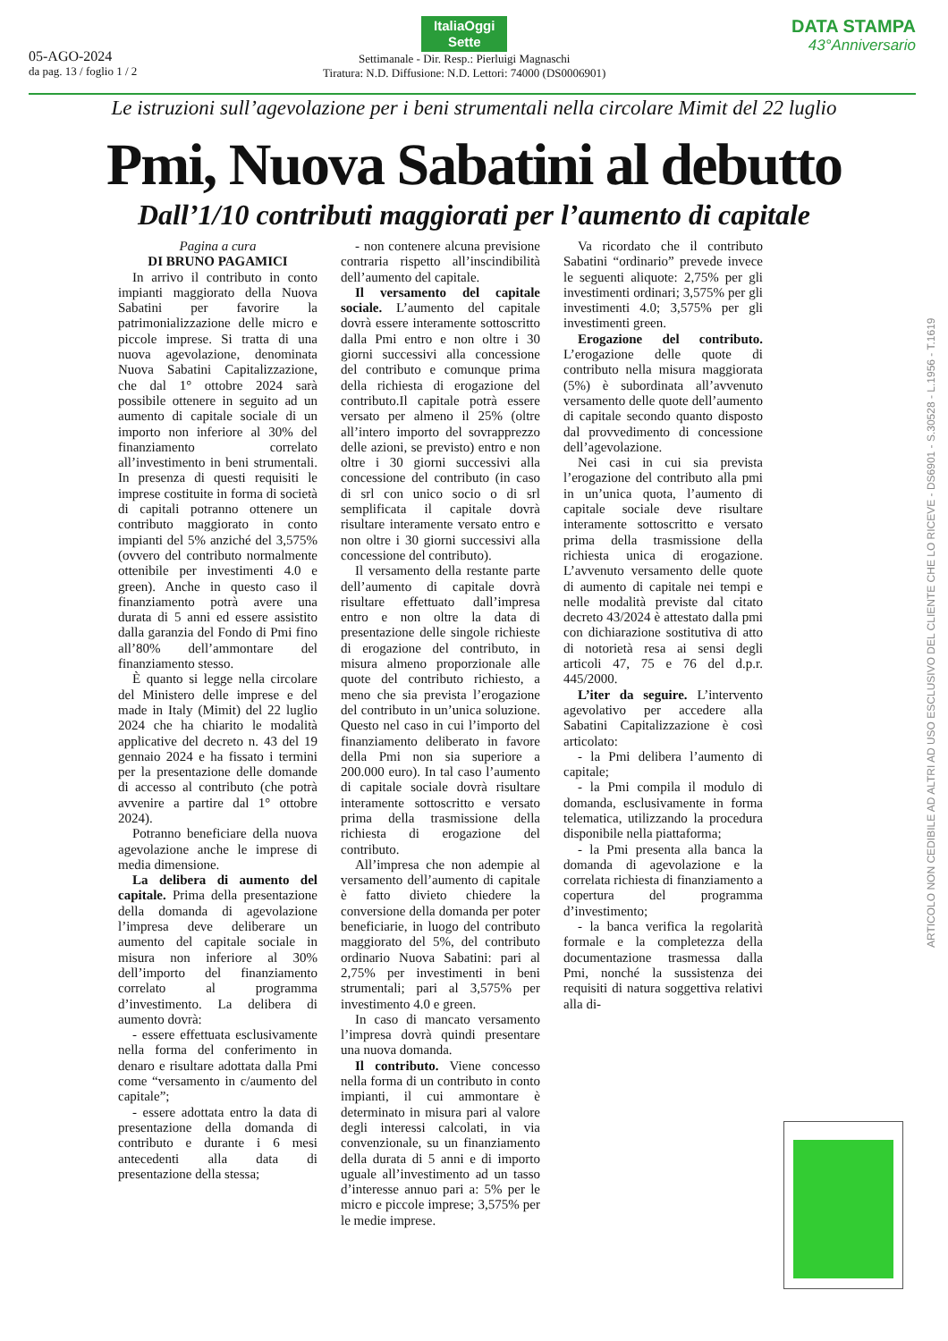05-AGO-2024
da pag. 13 / foglio 1 / 2
ItaliaOggi
Sette
Settimanale - Dir. Resp.: Pierluigi Magnaschi
Tiratura: N.D. Diffusione: N.D. Lettori: 74000 (DS0006901)
DATA STAMPA
43°Anniversario
Le istruzioni sull’agevolazione per i beni strumentali nella circolare Mimit del 22 luglio
Pmi, Nuova Sabatini al debutto
Dall’1/10 contributi maggiorati per l’aumento di capitale
Pagina a cura
DI BRUNO PAGAMICI
In arrivo il contributo in conto impianti maggiorato della Nuova Sabatini per favorire la patrimonializzazione delle micro e piccole imprese. Si tratta di una nuova agevolazione, denominata Nuova Sabatini Capitalizzazione, che dal 1° ottobre 2024 sarà possibile ottenere in seguito ad un aumento di capitale sociale di un importo non inferiore al 30% del finanziamento correlato all’investimento in beni strumentali. In presenza di questi requisiti le imprese costituite in forma di società di capitali potranno ottenere un contributo maggiorato in conto impianti del 5% anziché del 3,575% (ovvero del contributo normalmente ottenibile per investimenti 4.0 e green). Anche in questo caso il finanziamento potrà avere una durata di 5 anni ed essere assistito dalla garanzia del Fondo di Pmi fino all’80% dell’ammontare del finanziamento stesso.
È quanto si legge nella circolare del Ministero delle imprese e del made in Italy (Mimit) del 22 luglio 2024 che ha chiarito le modalità applicative del decreto n. 43 del 19 gennaio 2024 e ha fissato i termini per la presentazione delle domande di accesso al contributo (che potrà avvenire a partire dal 1° ottobre 2024).
Potranno beneficiare della nuova agevolazione anche le imprese di media dimensione.
La delibera di aumento del capitale. Prima della presentazione della domanda di agevolazione l’impresa deve deliberare un aumento del capitale sociale in misura non inferiore al 30% dell’importo del finanziamento correlato al programma d’investimento. La delibera di aumento dovrà:
- essere effettuata esclusivamente nella forma del conferimento in denaro e risultare adottata dalla Pmi come “versamento in c/aumento del capitale”;
- essere adottata entro la data di presentazione della domanda di contributo e durante i 6 mesi antecedenti alla data di presentazione della stessa;
- non contenere alcuna previsione contraria rispetto all’inscindibilità dell’aumento del capitale.
Il versamento del capitale sociale. L’aumento del capitale dovrà essere interamente sottoscritto dalla Pmi entro e non oltre i 30 giorni successivi alla concessione del contributo e comunque prima della richiesta di erogazione del contributo.Il capitale potrà essere versato per almeno il 25% (oltre all’intero importo del sovrapprezzo delle azioni, se previsto) entro e non oltre i 30 giorni successivi alla concessione del contributo (in caso di srl con unico socio o di srl semplificata il capitale dovrà risultare interamente versato entro e non oltre i 30 giorni successivi alla concessione del contributo).
Il versamento della restante parte dell’aumento di capitale dovrà risultare effettuato dall’impresa entro e non oltre la data di presentazione delle singole richieste di erogazione del contributo, in misura almeno proporzionale alle quote del contributo richiesto, a meno che sia prevista l’erogazione del contributo in un’unica soluzione. Questo nel caso in cui l’importo del finanziamento deliberato in favore della Pmi non sia superiore a 200.000 euro). In tal caso l’aumento di capitale sociale dovrà risultare interamente sottoscritto e versato prima della trasmissione della richiesta di erogazione del contributo.
All’impresa che non adempie al versamento dell’aumento di capitale è fatto divieto chiedere la conversione della domanda per poter beneficiarie, in luogo del contributo maggiorato del 5%, del contributo ordinario Nuova Sabatini: pari al 2,75% per investimenti in beni strumentali; pari al 3,575% per investimento 4.0 e green.
In caso di mancato versamento l’impresa dovrà quindi presentare una nuova domanda.
Il contributo. Viene concesso nella forma di un contributo in conto impianti, il cui ammontare è determinato in misura pari al valore degli interessi calcolati, in via convenzionale, su un finanziamento della durata di 5 anni e di importo uguale all’investimento ad un tasso d’interesse annuo pari a: 5% per le micro e piccole imprese; 3,575% per le medie imprese.
Va ricordato che il contributo Sabatini “ordinario” prevede invece le seguenti aliquote: 2,75% per gli investimenti ordinari; 3,575% per gli investimenti 4.0; 3,575% per gli investimenti green.
Erogazione del contributo. L’erogazione delle quote di contributo nella misura maggiorata (5%) è subordinata all’avvenuto versamento delle quote dell’aumento di capitale secondo quanto disposto dal provvedimento di concessione dell’agevolazione.
Nei casi in cui sia prevista l’erogazione del contributo alla pmi in un’unica quota, l’aumento di capitale sociale deve risultare interamente sottoscritto e versato prima della trasmissione della richiesta unica di erogazione. L’avvenuto versamento delle quote di aumento di capitale nei tempi e nelle modalità previste dal citato decreto 43/2024 è attestato dalla pmi con dichiarazione sostitutiva di atto di notorietà resa ai sensi degli articoli 47, 75 e 76 del d.p.r. 445/2000.
L’iter da seguire. L’intervento agevolativo per accedere alla Sabatini Capitalizzazione è così articolato:
- la Pmi delibera l’aumento di capitale;
- la Pmi compila il modulo di domanda, esclusivamente in forma telematica, utilizzando la procedura disponibile nella piattaforma;
- la Pmi presenta alla banca la domanda di agevolazione e la correlata richiesta di finanziamento a copertura del programma d’investimento;
- la banca verifica la regolarità formale e la completezza della documentazione trasmessa dalla Pmi, nonché la sussistenza dei requisiti di natura soggettiva relativi alla di-
ARTICOLO NON CEDIBILE AD ALTRI AD USO ESCLUSIVO DEL CLIENTE CHE LO RICEVE - DS6901 - S.30528 - L.1956 - T.1619